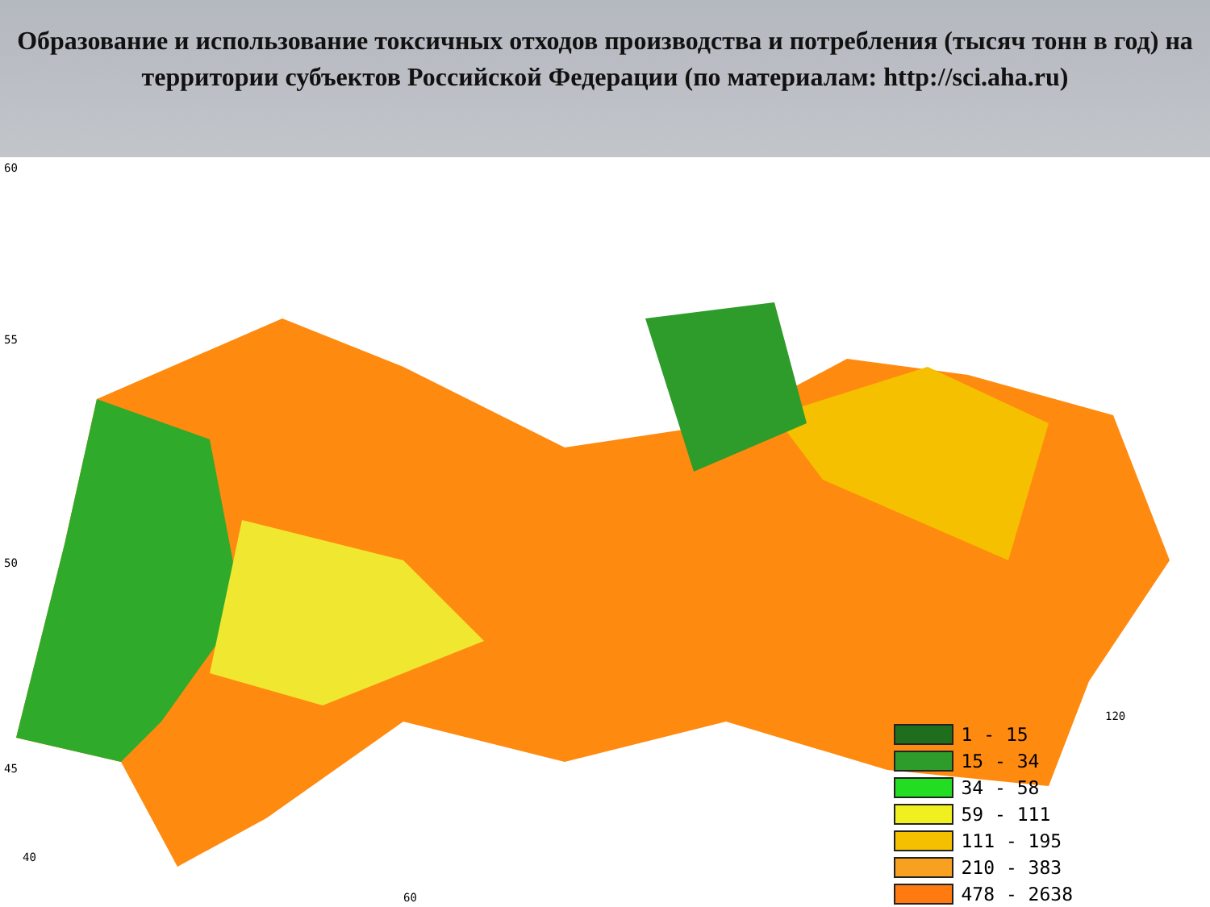Образование и использование токсичных отходов производства и потребления (тысяч тонн в год) на территории субъектов Российской Федерации (по материалам: http://sci.aha.ru)
60
55
50
45
40
60
120
1 - 15
15 - 34
34 - 58
59 - 111
111 - 195
210 - 383
478 - 2638